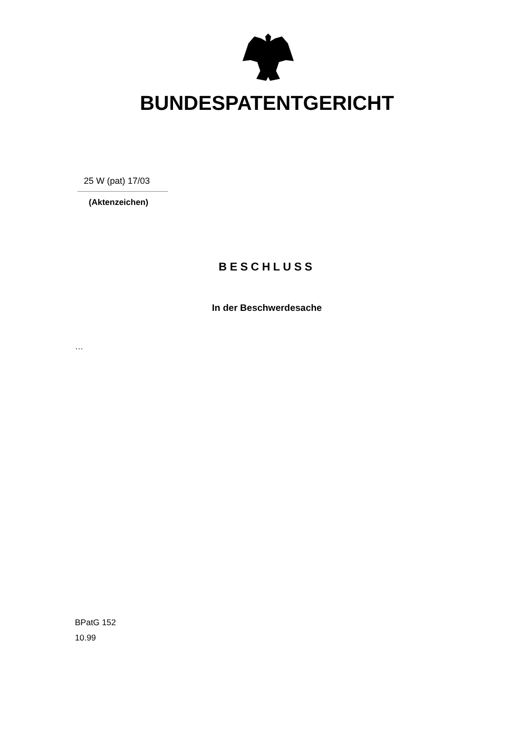BUNDESPATENTGERICHT
25 W (pat) 17/03
(Aktenzeichen)
BESCHLUSS
In der Beschwerdesache
…
BPatG 152
10.99